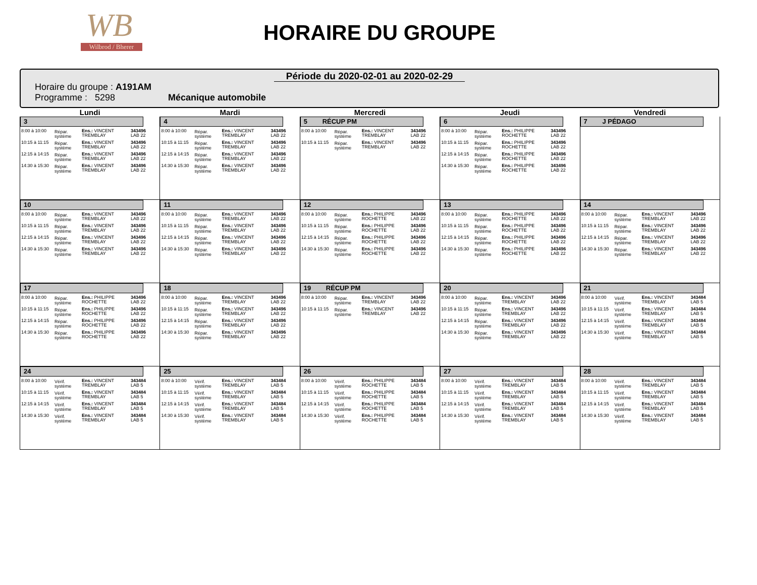WB
Wilbrod / Bherer
HORAIRE DU GROUPE
Période du 2020-02-01 au 2020-02-29
Horaire du groupe : A191AM
Programme : 5298 Mécanique automobile
| Lundi | Mardi | Mercredi | Jeudi | Vendredi |
| --- | --- | --- | --- | --- |
| 3 / 8:00 à 10:00 / Répar. système / Ens.: VINCENT TREMBLAY / 343496 LAB 22 / / 10:15 à 11:15 / Répar. système / Ens.: VINCENT TREMBLAY / 343496 LAB 22 / / 12:15 à 14:15 / Répar. système / Ens.: VINCENT TREMBLAY / 343496 LAB 22 / / 14:30 à 15:30 / Répar. système / Ens.: VINCENT TREMBLAY / 343496 LAB 22 / | 4 / 8:00 à 10:00 / Répar. système / Ens.: VINCENT TREMBLAY / 343496 LAB 22 / / 10:15 à 11:15 / Répar. système / Ens.: VINCENT TREMBLAY / 343496 LAB 22 / / 12:15 à 14:15 / Répar. système / Ens.: VINCENT TREMBLAY / 343496 LAB 22 / / 14:30 à 15:30 / Répar. système / Ens.: VINCENT TREMBLAY / 343496 LAB 22 / | 5 RÉCUP PM / 8:00 à 10:00 / Répar. système / Ens.: VINCENT TREMBLAY / 343496 LAB 22 / / 10:15 à 11:15 / Répar. système / Ens.: VINCENT TREMBLAY / 343496 LAB 22 / | 6 / 8:00 à 10:00 / Répar. système / Ens.: PHILIPPE ROCHETTE / 343496 LAB 22 / / 10:15 à 11:15 / Répar. système / Ens.: PHILIPPE ROCHETTE / 343496 LAB 22 / / 12:15 à 14:15 / Répar. système / Ens.: PHILIPPE ROCHETTE / 343496 LAB 22 / / 14:30 à 15:30 / Répar. système / Ens.: PHILIPPE ROCHETTE / 343496 LAB 22 / | 7 J PÉDAGO |
| 10 / 8:00 à 10:00 / Répar. système / Ens.: VINCENT TREMBLAY / 343496 LAB 22 / / 10:15 à 11:15 / Répar. système / Ens.: VINCENT TREMBLAY / 343496 LAB 22 / / 12:15 à 14:15 / Répar. système / Ens.: VINCENT TREMBLAY / 343496 LAB 22 / / 14:30 à 15:30 / Répar. système / Ens.: VINCENT TREMBLAY / 343496 LAB 22 / | 11 / 8:00 à 10:00 / Répar. système / Ens.: VINCENT TREMBLAY / 343496 LAB 22 / / 10:15 à 11:15 / Répar. système / Ens.: VINCENT TREMBLAY / 343496 LAB 22 / / 12:15 à 14:15 / Répar. système / Ens.: VINCENT TREMBLAY / 343496 LAB 22 / / 14:30 à 15:30 / Répar. système / Ens.: VINCENT TREMBLAY / 343496 LAB 22 / | 12 / 8:00 à 10:00 / Répar. système / Ens.: PHILIPPE ROCHETTE / 343496 LAB 22 / / 10:15 à 11:15 / Répar. système / Ens.: PHILIPPE ROCHETTE / 343496 LAB 22 / / 12:15 à 14:15 / Répar. système / Ens.: PHILIPPE ROCHETTE / 343496 LAB 22 / / 14:30 à 15:30 / Répar. système / Ens.: PHILIPPE ROCHETTE / 343496 LAB 22 / | 13 / 8:00 à 10:00 / Répar. système / Ens.: PHILIPPE ROCHETTE / 343496 LAB 22 / / 10:15 à 11:15 / Répar. système / Ens.: PHILIPPE ROCHETTE / 343496 LAB 22 / / 12:15 à 14:15 / Répar. système / Ens.: PHILIPPE ROCHETTE / 343496 LAB 22 / / 14:30 à 15:30 / Répar. système / Ens.: PHILIPPE ROCHETTE / 343496 LAB 22 / | 14 / 8:00 à 10:00 / Répar. système / Ens.: VINCENT TREMBLAY / 343496 LAB 22 / / 10:15 à 11:15 / Répar. système / Ens.: VINCENT TREMBLAY / 343496 LAB 22 / / 12:15 à 14:15 / Répar. système / Ens.: VINCENT TREMBLAY / 343496 LAB 22 / / 14:30 à 15:30 / Répar. système / Ens.: VINCENT TREMBLAY / 343496 LAB 22 / |
| 17 / 8:00 à 10:00 / Répar. système / Ens.: PHILIPPE ROCHETTE / 343496 LAB 22 / / 10:15 à 11:15 / Répar. système / Ens.: PHILIPPE ROCHETTE / 343496 LAB 22 / / 12:15 à 14:15 / Répar. système / Ens.: PHILIPPE ROCHETTE / 343496 LAB 22 / / 14:30 à 15:30 / Répar. système / Ens.: PHILIPPE ROCHETTE / 343496 LAB 22 / | 18 / 8:00 à 10:00 / Répar. système / Ens.: VINCENT TREMBLAY / 343496 LAB 22 / / 10:15 à 11:15 / Répar. système / Ens.: VINCENT TREMBLAY / 343496 LAB 22 / / 12:15 à 14:15 / Répar. système / Ens.: VINCENT TREMBLAY / 343496 LAB 22 / / 14:30 à 15:30 / Répar. système / Ens.: VINCENT TREMBLAY / 343496 LAB 22 / | 19 RÉCUP PM / 8:00 à 10:00 / Répar. système / Ens.: VINCENT TREMBLAY / 343496 LAB 22 / / 10:15 à 11:15 / Répar. système / Ens.: VINCENT TREMBLAY / 343496 LAB 22 / | 20 / 8:00 à 10:00 / Répar. système / Ens.: VINCENT TREMBLAY / 343496 LAB 22 / / 10:15 à 11:15 / Répar. système / Ens.: VINCENT TREMBLAY / 343496 LAB 22 / / 12:15 à 14:15 / Répar. système / Ens.: VINCENT TREMBLAY / 343496 LAB 22 / / 14:30 à 15:30 / Répar. système / Ens.: VINCENT TREMBLAY / 343496 LAB 22 / | 21 / 8:00 à 10:00 / Vérif. système / Ens.: VINCENT TREMBLAY / 343484 LAB 5 / / 10:15 à 11:15 / Vérif. système / Ens.: VINCENT TREMBLAY / 343484 LAB 5 / / 12:15 à 14:15 / Vérif. système / Ens.: VINCENT TREMBLAY / 343484 LAB 5 / / 14:30 à 15:30 / Vérif. système / Ens.: VINCENT TREMBLAY / 343484 LAB 5 / |
| 24 / 8:00 à 10:00 / Vérif. système / Ens.: VINCENT TREMBLAY / 343484 LAB 5 / / 10:15 à 11:15 / Vérif. système / Ens.: VINCENT TREMBLAY / 343484 LAB 5 / / 12:15 à 14:15 / Vérif. système / Ens.: VINCENT TREMBLAY / 343484 LAB 5 / / 14:30 à 15:30 / Vérif. système / Ens.: VINCENT TREMBLAY / 343484 LAB 5 / | 25 / 8:00 à 10:00 / Vérif. système / Ens.: VINCENT TREMBLAY / 343484 LAB 5 / / 10:15 à 11:15 / Vérif. système / Ens.: VINCENT TREMBLAY / 343484 LAB 5 / / 12:15 à 14:15 / Vérif. système / Ens.: VINCENT TREMBLAY / 343484 LAB 5 / / 14:30 à 15:30 / Vérif. système / Ens.: VINCENT TREMBLAY / 343484 LAB 5 / | 26 / 8:00 à 10:00 / Vérif. système / Ens.: PHILIPPE ROCHETTE / 343484 LAB 5 / / 10:15 à 11:15 / Vérif. système / Ens.: PHILIPPE ROCHETTE / 343484 LAB 5 / / 12:15 à 14:15 / Vérif. système / Ens.: PHILIPPE ROCHETTE / 343484 LAB 5 / / 14:30 à 15:30 / Vérif. système / Ens.: PHILIPPE ROCHETTE / 343484 LAB 5 / | 27 / 8:00 à 10:00 / Vérif. système / Ens.: VINCENT TREMBLAY / 343484 LAB 5 / / 10:15 à 11:15 / Vérif. système / Ens.: VINCENT TREMBLAY / 343484 LAB 5 / / 12:15 à 14:15 / Vérif. système / Ens.: VINCENT TREMBLAY / 343484 LAB 5 / / 14:30 à 15:30 / Vérif. système / Ens.: VINCENT TREMBLAY / 343484 LAB 5 / | 28 / 8:00 à 10:00 / Vérif. système / Ens.: VINCENT TREMBLAY / 343484 LAB 5 / / 10:15 à 11:15 / Vérif. système / Ens.: VINCENT TREMBLAY / 343484 LAB 5 / / 12:15 à 14:15 / Vérif. système / Ens.: VINCENT TREMBLAY / 343484 LAB 5 / / 14:30 à 15:30 / Vérif. système / Ens.: VINCENT TREMBLAY / 343484 LAB 5 / |